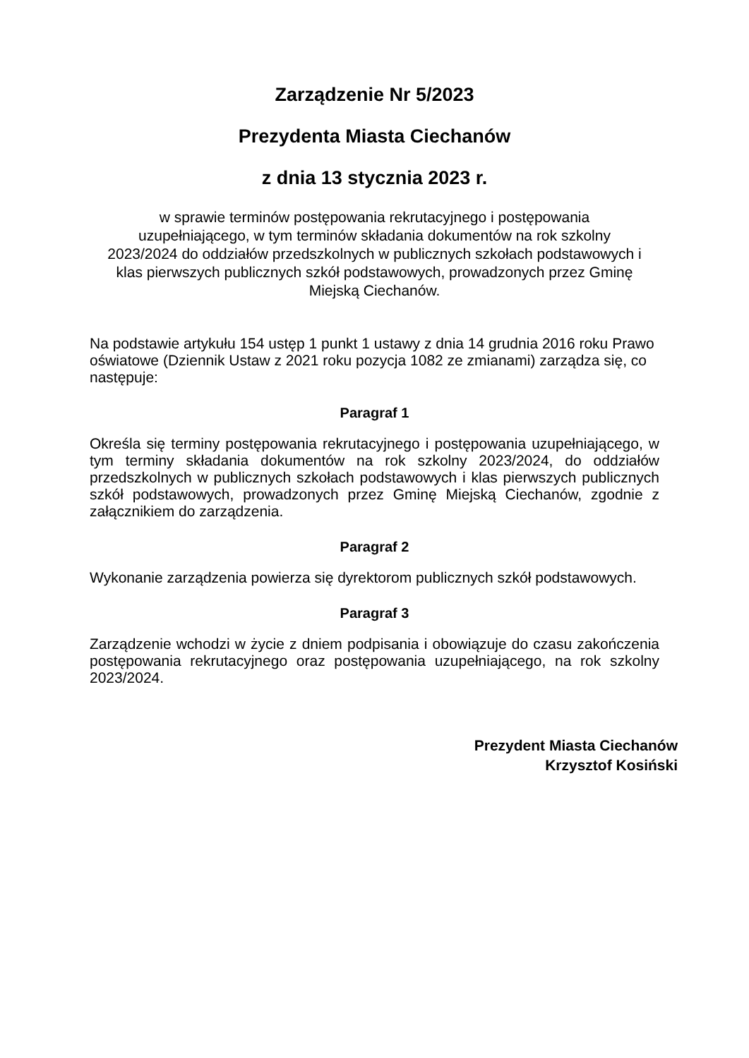Zarządzenie Nr 5/2023
Prezydenta Miasta Ciechanów
z dnia 13 stycznia 2023 r.
w sprawie terminów postępowania rekrutacyjnego i postępowania uzupełniającego, w tym terminów składania dokumentów na rok szkolny 2023/2024 do oddziałów przedszkolnych w publicznych szkołach podstawowych i klas pierwszych publicznych szkół podstawowych, prowadzonych przez Gminę Miejską Ciechanów.
Na podstawie artykułu 154 ustęp 1 punkt 1 ustawy z dnia 14 grudnia 2016 roku Prawo oświatowe (Dziennik Ustaw z 2021 roku pozycja 1082 ze zmianami) zarządza się, co następuje:
Paragraf 1
Określa się terminy postępowania rekrutacyjnego i postępowania uzupełniającego, w tym terminy składania dokumentów na rok szkolny 2023/2024, do oddziałów przedszkolnych w publicznych szkołach podstawowych i klas pierwszych publicznych szkół podstawowych, prowadzonych przez Gminę Miejską Ciechanów, zgodnie z załącznikiem do zarządzenia.
Paragraf 2
Wykonanie zarządzenia powierza się dyrektorom publicznych szkół podstawowych.
Paragraf 3
Zarządzenie wchodzi w życie z dniem podpisania i obowiązuje do czasu zakończenia postępowania rekrutacyjnego oraz postępowania uzupełniającego, na rok szkolny 2023/2024.
Prezydent Miasta Ciechanów
Krzysztof Kosiński